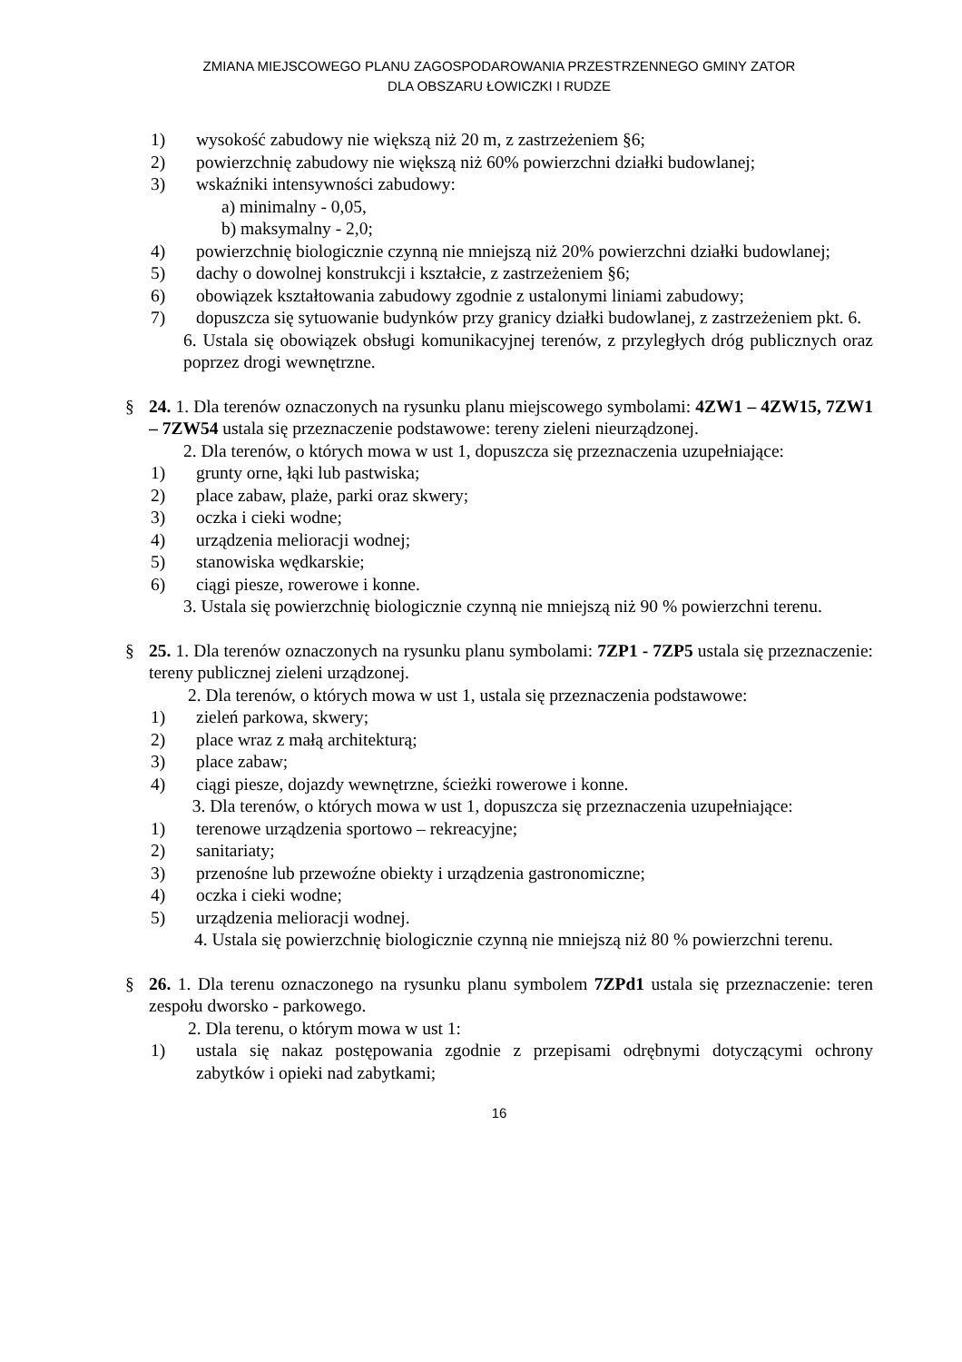ZMIANA MIEJSCOWEGO PLANU ZAGOSPODAROWANIA PRZESTRZENNEGO GMINY ZATOR
DLA OBSZARU ŁOWICZKI I RUDZE
1) wysokość zabudowy nie większą niż 20 m, z zastrzeżeniem §6;
2) powierzchnię zabudowy nie większą niż 60% powierzchni działki budowlanej;
3) wskaźniki intensywności zabudowy:
a) minimalny - 0,05,
b) maksymalny - 2,0;
4) powierzchnię biologicznie czynną nie mniejszą niż 20% powierzchni działki budowlanej;
5) dachy o dowolnej konstrukcji i kształcie, z zastrzeżeniem §6;
6) obowiązek kształtowania zabudowy zgodnie z ustalonymi liniami zabudowy;
7) dopuszcza się sytuowanie budynków przy granicy działki budowlanej, z zastrzeżeniem pkt. 6.
6. Ustala się obowiązek obsługi komunikacyjnej terenów, z przyległych dróg publicznych oraz poprzez drogi wewnętrzne.
§ 24. 1. Dla terenów oznaczonych na rysunku planu miejscowego symbolami: 4ZW1 – 4ZW15, 7ZW1 – 7ZW54 ustala się przeznaczenie podstawowe: tereny zieleni nieurządzonej.
2. Dla terenów, o których mowa w ust 1, dopuszcza się przeznaczenia uzupełniające:
1) grunty orne, łąki lub pastwiska;
2) place zabaw, plaże, parki oraz skwery;
3) oczka i cieki wodne;
4) urządzenia melioracji wodnej;
5) stanowiska wędkarskie;
6) ciągi piesze, rowerowe i konne.
3. Ustala się powierzchnię biologicznie czynną nie mniejszą niż 90 % powierzchni terenu.
§ 25. 1. Dla terenów oznaczonych na rysunku planu symbolami: 7ZP1 - 7ZP5 ustala się przeznaczenie: tereny publicznej zieleni urządzonej.
2. Dla terenów, o których mowa w ust 1, ustala się przeznaczenia podstawowe:
1) zieleń parkowa, skwery;
2) place wraz z małą architekturą;
3) place zabaw;
4) ciągi piesze, dojazdy wewnętrzne, ścieżki rowerowe i konne.
3. Dla terenów, o których mowa w ust 1, dopuszcza się przeznaczenia uzupełniające:
1) terenowe urządzenia sportowo – rekreacyjne;
2) sanitariaty;
3) przenośne lub przewoźne obiekty i urządzenia gastronomiczne;
4) oczka i cieki wodne;
5) urządzenia melioracji wodnej.
4. Ustala się powierzchnię biologicznie czynną nie mniejszą niż 80 % powierzchni terenu.
§ 26. 1. Dla terenu oznaczonego na rysunku planu symbolem 7ZPd1 ustala się przeznaczenie: teren zespołu dworsko - parkowego.
2. Dla terenu, o którym mowa w ust 1:
1) ustala się nakaz postępowania zgodnie z przepisami odrębnymi dotyczącymi ochrony zabytków i opieki nad zabytkami;
16